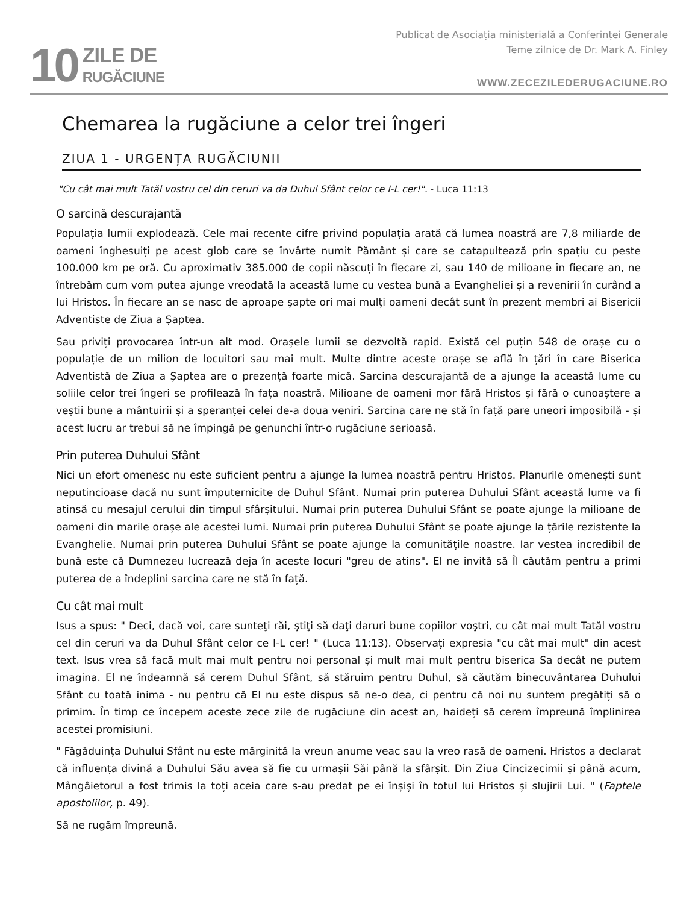10
ZILE DE
RUGĂCIUNE
Publicat de Asociația ministerială a Conferinței Generale
Teme zilnice de Dr. Mark A. Finley
WWW.ZECEZILEDERUGACIUNE.RO
Chemarea la rugăciune a celor trei îngeri
ZIUA 1 - URGENȚA RUGĂCIUNII
"Cu cât mai mult Tatăl vostru cel din ceruri va da Duhul Sfânt celor ce I-L cer!". - Luca 11:13
O sarcină descurajantă
Populația lumii explodează. Cele mai recente cifre privind populația arată că lumea noastră are 7,8 miliarde de oameni înghesuiți pe acest glob care se învârte numit Pământ și care se catapultează prin spațiu cu peste 100.000 km pe oră. Cu aproximativ 385.000 de copii născuți în fiecare zi, sau 140 de milioane în fiecare an, ne întrebăm cum vom putea ajunge vreodată la această lume cu vestea bună a Evangheliei și a revenirii în curând a lui Hristos. În fiecare an se nasc de aproape șapte ori mai mulți oameni decât sunt în prezent membri ai Bisericii Adventiste de Ziua a Șaptea.
Sau priviți provocarea într-un alt mod. Orașele lumii se dezvoltă rapid. Există cel puțin 548 de orașe cu o populație de un milion de locuitori sau mai mult. Multe dintre aceste orașe se află în țări în care Biserica Adventistă de Ziua a Șaptea are o prezență foarte mică. Sarcina descurajantă de a ajunge la această lume cu soliile celor trei îngeri se profilează în fața noastră. Milioane de oameni mor fără Hristos și fără o cunoaștere a veștii bune a mântuirii și a speranței celei de-a doua veniri. Sarcina care ne stă în față pare uneori imposibilă - și acest lucru ar trebui să ne împingă pe genunchi într-o rugăciune serioasă.
Prin puterea Duhului Sfânt
Nici un efort omenesc nu este suficient pentru a ajunge la lumea noastră pentru Hristos. Planurile omenești sunt neputincioase dacă nu sunt împuternicite de Duhul Sfânt. Numai prin puterea Duhului Sfânt această lume va fi atinsă cu mesajul cerului din timpul sfârșitului. Numai prin puterea Duhului Sfânt se poate ajunge la milioane de oameni din marile orașe ale acestei lumi. Numai prin puterea Duhului Sfânt se poate ajunge la țările rezistente la Evanghelie. Numai prin puterea Duhului Sfânt se poate ajunge la comunitățile noastre. Iar vestea incredibil de bună este că Dumnezeu lucrează deja în aceste locuri "greu de atins". El ne invită să Îl căutăm pentru a primi puterea de a îndeplini sarcina care ne stă în față.
Cu cât mai mult
Isus a spus: " Deci, dacă voi, care sunteţi răi, ştiţi să daţi daruri bune copiilor voştri, cu cât mai mult Tatăl vostru cel din ceruri va da Duhul Sfânt celor ce I-L cer! " (Luca 11:13). Observați expresia "cu cât mai mult" din acest text. Isus vrea să facă mult mai mult pentru noi personal și mult mai mult pentru biserica Sa decât ne putem imagina. El ne îndeamnă să cerem Duhul Sfânt, să stăruim pentru Duhul, să căutăm binecuvântarea Duhului Sfânt cu toată inima - nu pentru că El nu este dispus să ne-o dea, ci pentru că noi nu suntem pregătiți să o primim. În timp ce începem aceste zece zile de rugăciune din acest an, haideți să cerem împreună împlinirea acestei promisiuni.
" Făgăduința Duhului Sfânt nu este mărginită la vreun anume veac sau la vreo rasă de oameni. Hristos a declarat că influența divină a Duhului Său avea să fie cu urmașii Săi până la sfârșit. Din Ziua Cincizecimii și până acum, Mângâietorul a fost trimis la toți aceia care s-au predat pe ei înșiși în totul lui Hristos și slujirii Lui. " (Faptele apostolilor, p. 49).
Să ne rugăm împreună.